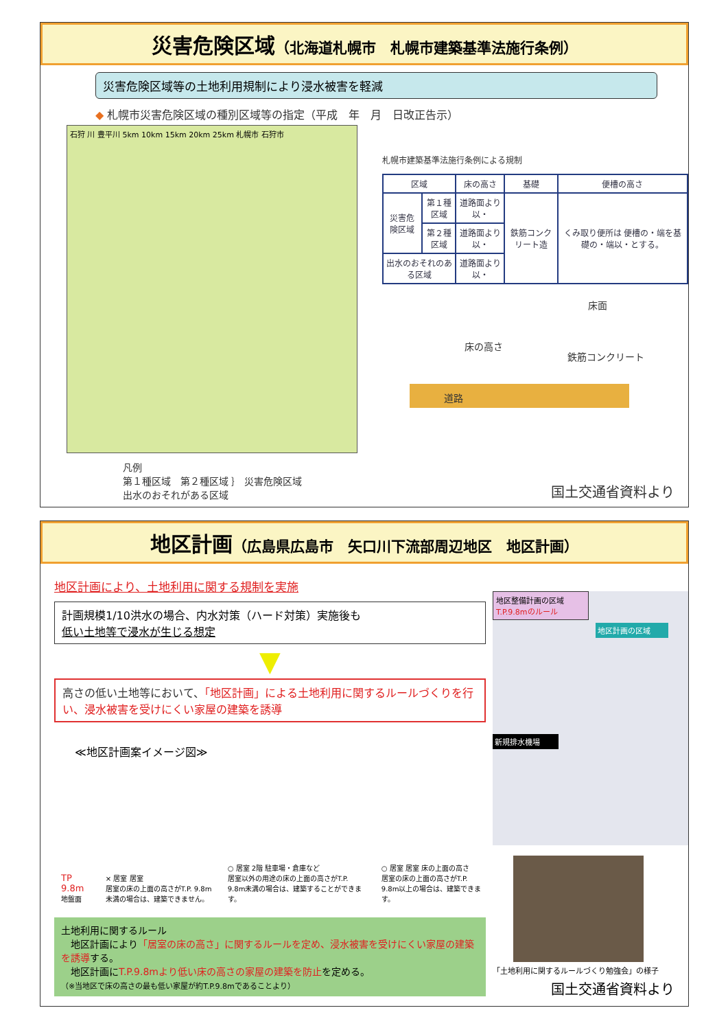災害危険区域（北海道札幌市　札幌市建築基準法施行条例）
災害危険区域等の土地利用規制により浸水被害を軽減
◆ 札幌市災害危険区域の種別区域等の指定（平成　年　月　日改正告示）
石狩 川 豊平川 5km 10km 15km 20km 25km 札幌市 石狩市
札幌市建築基準法施行条例による規制
| 区域 | | 床の高さ | 基礎 | 便槽の高さ |
| --- | --- | --- | --- | --- |
| 災害危険区域 | 第１種区域 | 道路面より 以・ | 鉄筋コンクリート造 | くみ取り便所は 便槽の・端を基礎の・端以・とする。 |
| | 第２種区域 | 道路面より 以・ | | |
| 出水のおそれのある区域 | | 道路面より 以・ | | |
床面
床の高さ
鉄筋コンクリート
道路
凡例
第１種区域　第２種区域 ｝ 災害危険区域
出水のおそれがある区域
国土交通省資料より
地区計画（広島県広島市　矢口川下流部周辺地区　地区計画）
地区計画により、土地利用に関する規制を実施
計画規模1/10洪水の場合、内水対策（ハード対策）実施後も
低い土地等で浸水が生じる想定
▼
高さの低い土地等において、「地区計画」による土地利用に関するルールづくりを行い、浸水被害を受けにくい家屋の建築を誘導
≪地区計画案イメージ図≫
TP 9.8m 地盤面
× 居室 居室
居室の床の上面の高さがT.P. 9.8m未満の場合は、建築できません。
○ 居室 2階 駐車場・倉庫など
居室以外の用途の床の上面の高さがT.P. 9.8m未満の場合は、建築することができます。
○ 居室 居室 床の上面の高さ
居室の床の上面の高さがT.P. 9.8m以上の場合は、建築できます。
土地利用に関するルール
　地区計画により「居室の床の高さ」に関するルールを定め、浸水被害を受けにくい家屋の建築を誘導する。
　地区計画にT.P.9.8mより低い床の高さの家屋の建築を防止を定める。
（※当地区で床の高さの最も低い家屋が約T.P.9.8mであることより）
地区整備計画の区域
T.P.9.8mのルール
地区計画の区域
新規排水機場
「土地利用に関するルールづくり勉強会」の様子
国土交通省資料より